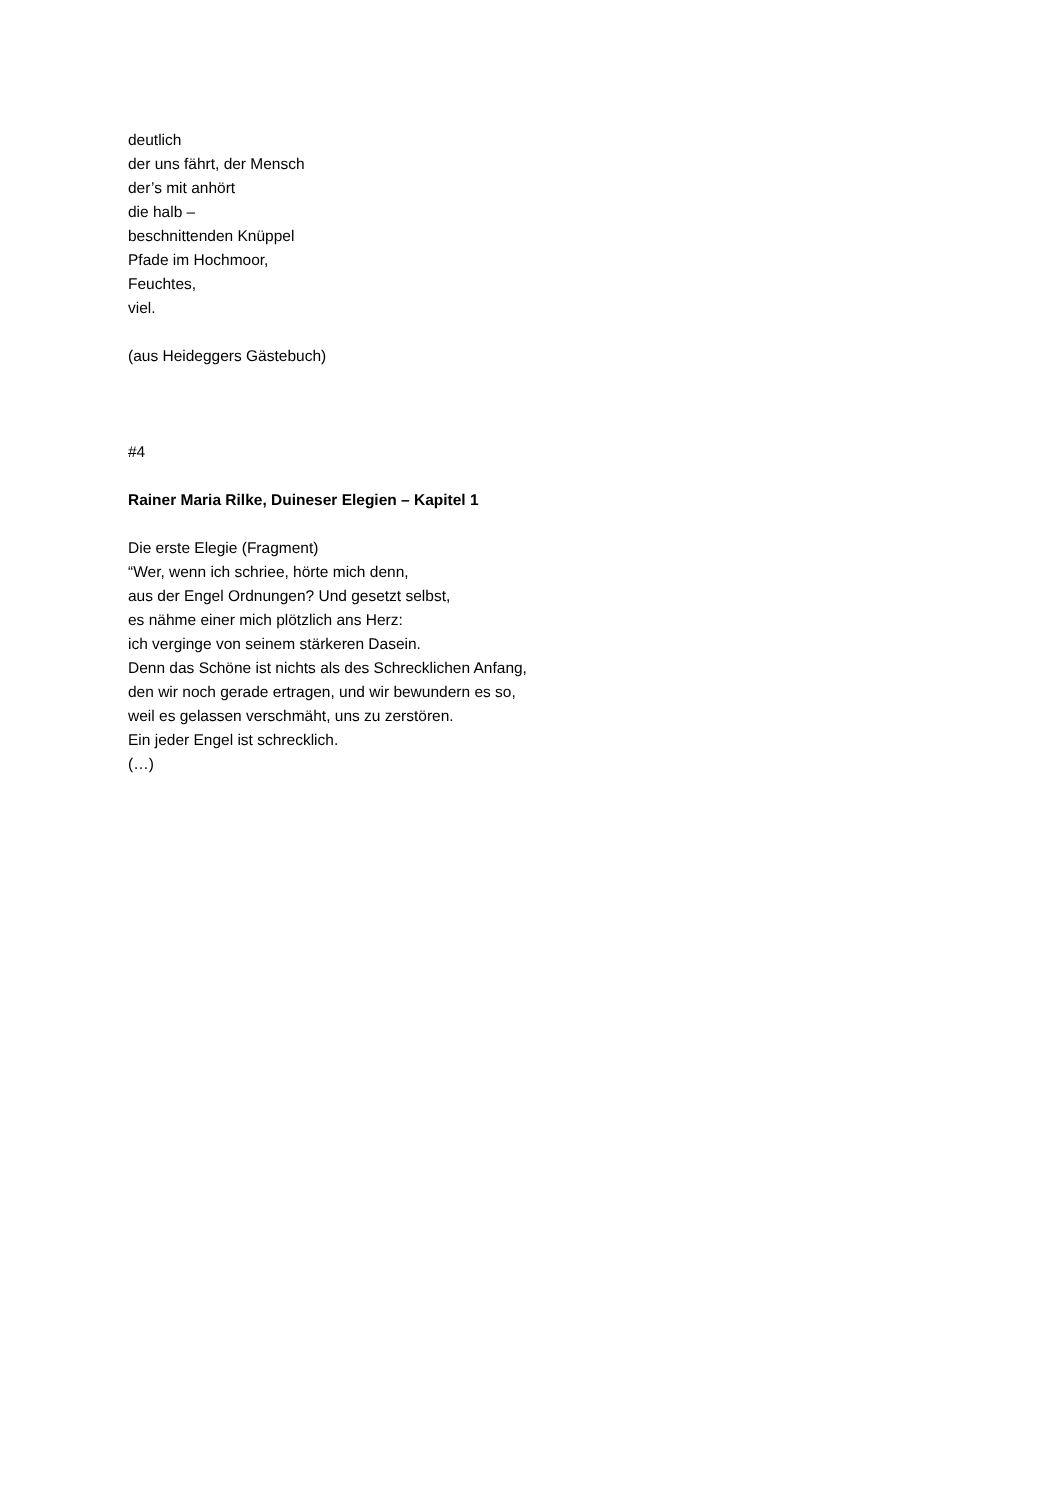deutlich
der uns fährt, der Mensch
der’s mit anhört
die halb –
beschnittenden Knüppel
Pfade im Hochmoor,
Feuchtes,
viel.
(aus Heideggers Gästebuch)
#4
Rainer Maria Rilke, Duineser Elegien – Kapitel 1
Die erste Elegie (Fragment)
“Wer, wenn ich schriee, hörte mich denn,
aus der Engel Ordnungen? Und gesetzt selbst,
es nähme einer mich plötzlich ans Herz:
ich verginge von seinem stärkeren Dasein.
Denn das Schöne ist nichts als des Schrecklichen Anfang,
den wir noch gerade ertragen, und wir bewundern es so,
weil es gelassen verschmäht, uns zu zerstören.
Ein jeder Engel ist schrecklich.
(…)